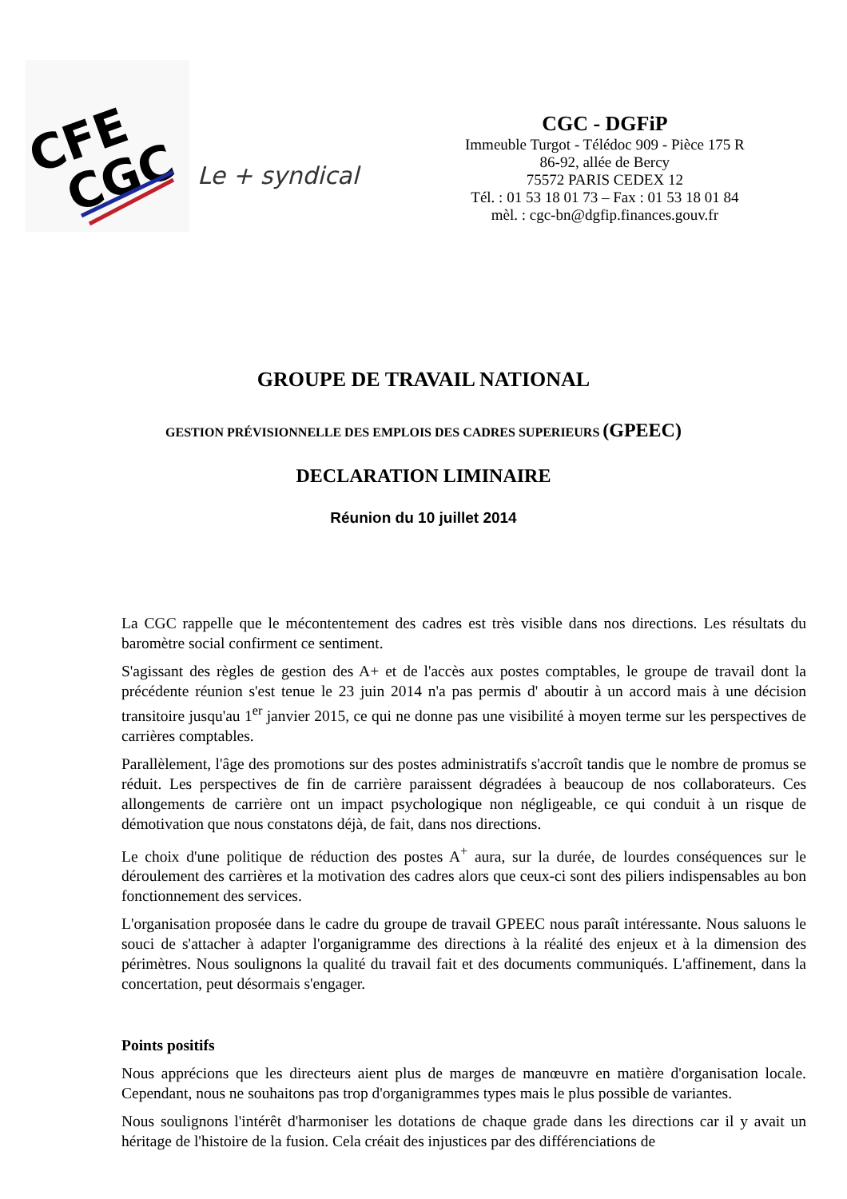CFE
CGC
Le + syndical
CGC - DGFiP
Immeuble Turgot - Télédoc 909 - Pièce 175 R
86-92, allée de Bercy
75572 PARIS CEDEX 12
Tél. : 01 53 18 01 73 – Fax : 01 53 18 01 84
mèl. : cgc-bn@dgfip.finances.gouv.fr
GROUPE DE TRAVAIL NATIONAL
GESTION PRÉVISIONNELLE DES EMPLOIS DES CADRES SUPERIEURS (GPEEC)
DECLARATION LIMINAIRE
Réunion du 10 juillet 2014
La CGC rappelle que le mécontentement des cadres est très visible dans nos directions. Les résultats du baromètre social confirment ce sentiment.
S'agissant des règles de gestion des A+ et de l'accès aux postes comptables, le groupe de travail dont la précédente réunion s'est tenue le 23 juin 2014 n'a pas permis d' aboutir à un accord mais à une décision transitoire jusqu'au 1<sup>er</sup> janvier 2015, ce qui ne donne pas une visibilité à moyen terme sur les perspectives de carrières comptables.
Parallèlement, l'âge des promotions sur des postes administratifs s'accroît tandis que le nombre de promus se réduit. Les perspectives de fin de carrière paraissent dégradées à beaucoup de nos collaborateurs. Ces allongements de carrière ont un impact psychologique non négligeable, ce qui conduit à un risque de démotivation que nous constatons déjà, de fait, dans nos directions.
Le choix d'une politique de réduction des postes A<sup>+</sup> aura, sur la durée, de lourdes conséquences sur le déroulement des carrières et la motivation des cadres alors que ceux-ci sont des piliers indispensables au bon fonctionnement des services.
L'organisation proposée dans le cadre du groupe de travail GPEEC nous paraît intéressante. Nous saluons le souci de s'attacher à adapter l'organigramme des directions à la réalité des enjeux et à la dimension des périmètres. Nous soulignons la qualité du travail fait et des documents communiqués. L'affinement, dans la concertation, peut désormais s'engager.
Points positifs
Nous apprécions que les directeurs aient plus de marges de manœuvre en matière d'organisation locale. Cependant, nous ne souhaitons pas trop d'organigrammes types mais le plus possible de variantes.
Nous soulignons l'intérêt d'harmoniser les dotations de chaque grade dans les directions car il y avait un héritage de l'histoire de la fusion. Cela créait des injustices par des différenciations de